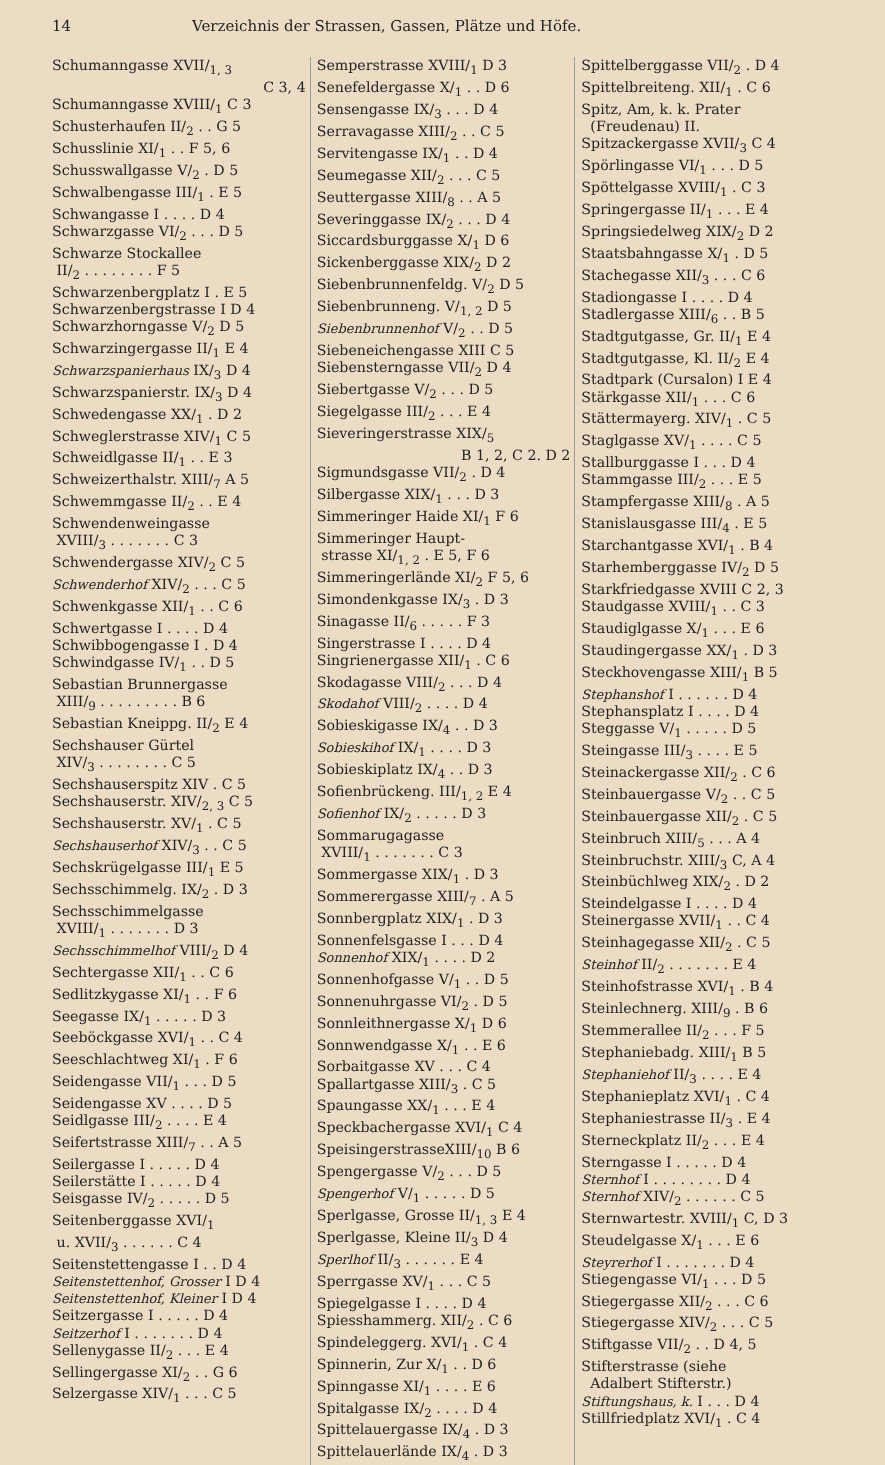14 Verzeichnis der Strassen, Gassen, Plätze und Höfe.
Schumanngasse XVII/<sub>1, 3</sub>
C 3, 4
Schumanngasse XVIII/<sub>1</sub> C 3
Schusterhaufen II/<sub>2</sub> . . G 5
Schusslinie XI/<sub>1</sub> . . F 5, 6
Schusswallgasse V/<sub>2</sub> . D 5
Schwalbengasse III/<sub>1</sub> . E 5
Schwangasse I . . . . D 4
Schwarzgasse VI/<sub>2</sub> . . . D 5
Schwarze Stockallee
II/<sub>2</sub> . . . . . . . . F 5
Schwarzenbergplatz I . E 5
Schwarzenbergstrasse I D 4
Schwarzhorngasse V/<sub>2</sub> D 5
Schwarzingergasse II/<sub>1</sub> E 4
Schwarzspanierhaus IX/<sub>3</sub> D 4
Schwarzspanierstr. IX/<sub>3</sub> D 4
Schwedengasse XX/<sub>1</sub> . D 2
Schweglerstrasse XIV/<sub>1</sub> C 5
Schweidlgasse II/<sub>1</sub> . . E 3
Schweizerthalstr. XIII/<sub>7</sub> A 5
Schwemmgasse II/<sub>2</sub> . . E 4
Schwendenweingasse
XVIII/<sub>3</sub> . . . . . . . C 3
Schwendergasse XIV/<sub>2</sub> C 5
Schwenderhof XIV/<sub>2</sub> . . . C 5
Schwenkgasse XII/<sub>1</sub> . . C 6
Schwertgasse I . . . . D 4
Schwibbogengasse I . D 4
Schwindgasse IV/<sub>1</sub> . . D 5
Sebastian Brunnergasse
XIII/<sub>9</sub> . . . . . . . . . B 6
Sebastian Kneippg. II/<sub>2</sub> E 4
Sechshauser Gürtel
XIV/<sub>3</sub> . . . . . . . . C 5
Sechshauserspitz XIV . C 5
Sechshauserstr. XIV/<sub>2, 3</sub> C 5
Sechshauserstr. XV/<sub>1</sub> . C 5
Sechshauserhof XIV/<sub>3</sub> . . C 5
Sechskrügelgasse III/<sub>1</sub> E 5
Sechsschimmelg. IX/<sub>2</sub> . D 3
Sechsschimmelgasse
XVIII/<sub>1</sub> . . . . . . . D 3
Sechsschimmelhof VIII/<sub>2</sub> D 4
Sechtergasse XII/<sub>1</sub> . . C 6
Sedlitzkygasse XI/<sub>1</sub> . . F 6
Seegasse IX/<sub>1</sub> . . . . . D 3
Seeböckgasse XVI/<sub>1</sub> . . C 4
Seeschlachtweg XI/<sub>1</sub> . F 6
Seidengasse VII/<sub>1</sub> . . . D 5
Seidengasse XV . . . . D 5
Seidlgasse III/<sub>2</sub> . . . . E 4
Seifertstrasse XIII/<sub>7</sub> . . A 5
Seilergasse I . . . . . D 4
Seilerstätte I . . . . . D 4
Seisgasse IV/<sub>2</sub> . . . . . D 5
Seitenberggasse XVI/<sub>1</sub>
u. XVII/<sub>3</sub> . . . . . . C 4
Seitenstettengasse I . . D 4
Seitenstettenhof, Grosser I D 4
Seitenstettenhof, Kleiner I D 4
Seitzergasse I . . . . . D 4
Seitzerhof I . . . . . . . D 4
Sellenygasse II/<sub>2</sub> . . . E 4
Sellingergasse XI/<sub>2</sub> . . G 6
Selzergasse XIV/<sub>1</sub> . . . C 5
Semperstrasse XVIII/<sub>1</sub> D 3
Senefeldergasse X/<sub>1</sub> . . D 6
Sensengasse IX/<sub>3</sub> . . . D 4
Serravagasse XIII/<sub>2</sub> . . C 5
Servitengasse IX/<sub>1</sub> . . D 4
Seumegasse XII/<sub>2</sub> . . . C 5
Seuttergasse XIII/<sub>8</sub> . . A 5
Severinggasse IX/<sub>2</sub> . . . D 4
Siccardsburggasse X/<sub>1</sub> D 6
Sickenberggasse XIX/<sub>2</sub> D 2
Siebenbrunnenfeldg. V/<sub>2</sub> D 5
Siebenbrunneng. V/<sub>1, 2</sub> D 5
Siebenbrunnenhof V/<sub>2</sub> . . D 5
Siebeneichengasse XIII C 5
Siebensterngasse VII/<sub>2</sub> D 4
Siebertgasse V/<sub>2</sub> . . . D 5
Siegelgasse III/<sub>2</sub> . . . E 4
Sieveringerstrasse XIX/<sub>5</sub>
B 1, 2, C 2. D 2
Sigmundsgasse VII/<sub>2</sub> . D 4
Silbergasse XIX/<sub>1</sub> . . . D 3
Simmeringer Haide XI/<sub>1</sub> F 6
Simmeringer Haupt-
strasse XI/<sub>1, 2</sub> . E 5, F 6
Simmeringerlände XI/<sub>2</sub> F 5, 6
Simondenkgasse IX/<sub>3</sub> . D 3
Sinagasse II/<sub>6</sub> . . . . . F 3
Singerstrasse I . . . . D 4
Singrienergasse XII/<sub>1</sub> . C 6
Skodagasse VIII/<sub>2</sub> . . . D 4
Skodahof VIII/<sub>2</sub> . . . . D 4
Sobieskigasse IX/<sub>4</sub> . . D 3
Sobieskihof IX/<sub>1</sub> . . . . D 3
Sobieskiplatz IX/<sub>4</sub> . . D 3
Sofienbrückeng. III/<sub>1, 2</sub> E 4
Sofienhof IX/<sub>2</sub> . . . . . D 3
Sommarugagasse
XVIII/<sub>1</sub> . . . . . . . C 3
Sommergasse XIX/<sub>1</sub> . D 3
Sommerergasse XIII/<sub>7</sub> . A 5
Sonnbergplatz XIX/<sub>1</sub> . D 3
Sonnenfelsgasse I . . . D 4
Sonnenhof XIX/<sub>1</sub> . . . . D 2
Sonnenhofgasse V/<sub>1</sub> . . D 5
Sonnenuhrgasse VI/<sub>2</sub> . D 5
Sonnleithnergasse X/<sub>1</sub> D 6
Sonnwendgasse X/<sub>1</sub> . . E 6
Sorbaitgasse XV . . . C 4
Spallartgasse XIII/<sub>3</sub> . C 5
Spaungasse XX/<sub>1</sub> . . . E 4
Speckbachergasse XVI/<sub>1</sub> C 4
SpeisingerstrasseXIII/<sub>10</sub> B 6
Spengergasse V/<sub>2</sub> . . . D 5
Spengerhof V/<sub>1</sub> . . . . . D 5
Sperlgasse, Grosse II/<sub>1, 3</sub> E 4
Sperlgasse, Kleine II/<sub>3</sub> D 4
Sperlhof II/<sub>3</sub> . . . . . . E 4
Sperrgasse XV/<sub>1</sub> . . . C 5
Spiegelgasse I . . . . D 4
Spiesshammerg. XII/<sub>2</sub> . C 6
Spindeleggerg. XVI/<sub>1</sub> . C 4
Spinnerin, Zur X/<sub>1</sub> . . D 6
Spinngasse XI/<sub>1</sub> . . . . E 6
Spitalgasse IX/<sub>2</sub> . . . . D 4
Spittelauergasse IX/<sub>4</sub> . D 3
Spittelauerlände IX/<sub>4</sub> . D 3
Spittelberggasse VII/<sub>2</sub> . D 4
Spittelbreiteng. XII/<sub>1</sub> . C 6
Spitz, Am, k. k. Prater
(Freudenau) II.
Spitzackergasse XVII/<sub>3</sub> C 4
Spörlingasse VI/<sub>1</sub> . . . D 5
Spöttelgasse XVIII/<sub>1</sub> . C 3
Springergasse II/<sub>1</sub> . . . E 4
Springsiedelweg XIX/<sub>2</sub> D 2
Staatsbahngasse X/<sub>1</sub> . D 5
Stachegasse XII/<sub>3</sub> . . . C 6
Stadiongasse I . . . . D 4
Stadlergasse XIII/<sub>6</sub> . . B 5
Stadtgutgasse, Gr. II/<sub>1</sub> E 4
Stadtgutgasse, Kl. II/<sub>2</sub> E 4
Stadtpark (Cursalon) I E 4
Stärkgasse XII/<sub>1</sub> . . . C 6
Stättermayerg. XIV/<sub>1</sub> . C 5
Staglgasse XV/<sub>1</sub> . . . . C 5
Stallburggasse I . . . D 4
Stammgasse III/<sub>2</sub> . . . E 5
Stampfergasse XIII/<sub>8</sub> . A 5
Stanislausgasse III/<sub>4</sub> . E 5
Starchantgasse XVI/<sub>1</sub> . B 4
Starhemberggasse IV/<sub>2</sub> D 5
Starkfriedgasse XVIII C 2, 3
Staudgasse XVIII/<sub>1</sub> . . C 3
Staudiglgasse X/<sub>1</sub> . . . E 6
Staudingergasse XX/<sub>1</sub> . D 3
Steckhovengasse XIII/<sub>1</sub> B 5
Stephanshof I . . . . . . D 4
Stephansplatz I . . . . D 4
Steggasse V/<sub>1</sub> . . . . . D 5
Steingasse III/<sub>3</sub> . . . . E 5
Steinackergasse XII/<sub>2</sub> . C 6
Steinbauergasse V/<sub>2</sub> . . C 5
Steinbauergasse XII/<sub>2</sub> . C 5
Steinbruch XIII/<sub>5</sub> . . . A 4
Steinbruchstr. XIII/<sub>3</sub> C, A 4
Steinbüchlweg XIX/<sub>2</sub> . D 2
Steindelgasse I . . . . D 4
Steinergasse XVII/<sub>1</sub> . . C 4
Steinhagegasse XII/<sub>2</sub> . C 5
Steinhof II/<sub>2</sub> . . . . . . . E 4
Steinhofstrasse XVI/<sub>1</sub> . B 4
Steinlechnerg. XIII/<sub>9</sub> . B 6
Stemmerallee II/<sub>2</sub> . . . F 5
Stephaniebadg. XIII/<sub>1</sub> B 5
Stephaniehof II/<sub>3</sub> . . . . E 4
Stephanieplatz XVI/<sub>1</sub> . C 4
Stephaniestrasse II/<sub>3</sub> . E 4
Sterneckplatz II/<sub>2</sub> . . . E 4
Sterngasse I . . . . . D 4
Sternhof I . . . . . . . . D 4
Sternhof XIV/<sub>2</sub> . . . . . . C 5
Sternwartestr. XVIII/<sub>1</sub> C, D 3
Steudelgasse X/<sub>1</sub> . . . E 6
Steyrerhof I . . . . . . . D 4
Stiegengasse VI/<sub>1</sub> . . . D 5
Stiegergasse XII/<sub>2</sub> . . . C 6
Stiegergasse XIV/<sub>2</sub> . . . C 5
Stiftgasse VII/<sub>2</sub> . . D 4, 5
Stifterstrasse (siehe
Adalbert Stifterstr.)
Stiftungshaus, k. I . . . D 4
Stillfriedplatz XVI/<sub>1</sub> . C 4